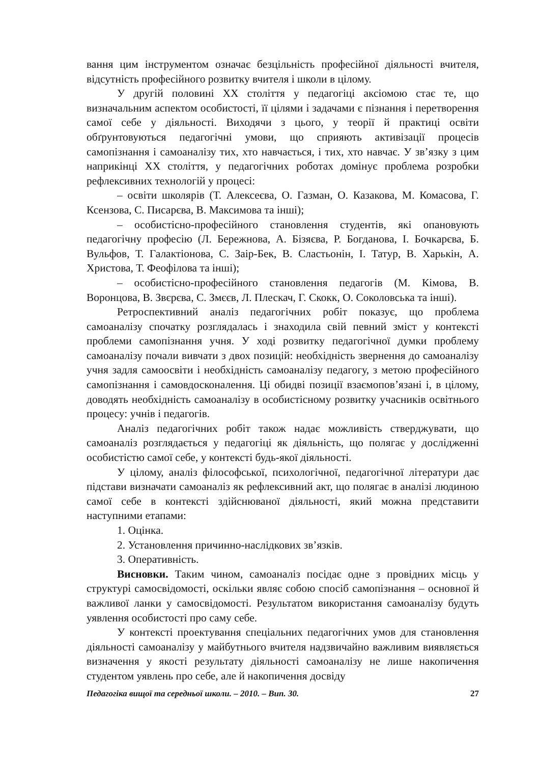вання цим інструментом означає безцільність професійної діяльності вчителя, відсутність професійного розвитку вчителя і школи в цілому.
У другій половині XX століття у педагогіці аксіомою стає те, що визначальним аспектом особистості, її цілями і задачами є пізнання і перетворення самої себе у діяльності. Виходячи з цього, у теорії й практиці освіти обґрунтовуються педагогічні умови, що сприяють активізації процесів самопізнання і самоаналізу тих, хто навчається, і тих, хто навчає. У зв’язку з цим наприкінці XX століття, у педагогічних роботах домінує проблема розробки рефлексивних технологій у процесі:
– освіти школярів (Т. Алексеєва, О. Газман, О. Казакова, М. Комасова, Г. Ксензова, С. Писарєва, В. Максимова та інші);
– особистісно-професійного становлення студентів, які опановують педагогічну професію (Л. Бережнова, А. Бізяєва, Р. Богданова, І. Бочкарєва, Б. Вульфов, Т. Галактіонова, С. Заір-Бек, В. Сластьонін, І. Татур, В. Харькін, А. Христова, Т. Феофілова та інші);
– особистісно-професійного становлення педагогів (М. Кімова, В. Воронцова, В. Звєрєва, С. Змєєв, Л. Плескач, Г. Скокк, О. Соколовська та інші).
Ретроспективний аналіз педагогічних робіт показує, що проблема самоаналізу спочатку розглядалась і знаходила свій певний зміст у контексті проблеми самопізнання учня. У ході розвитку педагогічної думки проблему самоаналізу почали вивчати з двох позицій: необхідність звернення до самоаналізу учня задля самоосвіти і необхідність самоаналізу педагогу, з метою професійного самопізнання і самовдосконалення. Ці обидві позиції взаємопов’язані і, в цілому, доводять необхідність самоаналізу в особистісному розвитку учасників освітнього процесу: учнів і педагогів.
Аналіз педагогічних робіт також надає можливість стверджувати, що самоаналіз розглядається у педагогіці як діяльність, що полягає у дослідженні особистістю самої себе, у контексті будь-якої діяльності.
У цілому, аналіз філософської, психологічної, педагогічної літератури дає підстави визначати самоаналіз як рефлексивний акт, що полягає в аналізі людиною самої себе в контексті здійснюваної діяльності, який можна представити наступними етапами:
1. Оцінка.
2. Установлення причинно-наслідкових зв’язків.
3. Оперативність.
Висновки. Таким чином, самоаналіз посідає одне з провідних місць у структурі самосвідомості, оскільки являє собою спосіб самопізнання – основної й важливої ланки у самосвідомості. Результатом використання самоаналізу будуть уявлення особистості про саму себе.
У контексті проектування спеціальних педагогічних умов для становлення діяльності самоаналізу у майбутнього вчителя надзвичайно важливим виявляється визначення у якості результату діяльності самоаналізу не лише накопичення студентом уявлень про себе, але й накопичення досвіду
Педагогіка вищої та середньої школи. – 2010. – Вип. 30. 27